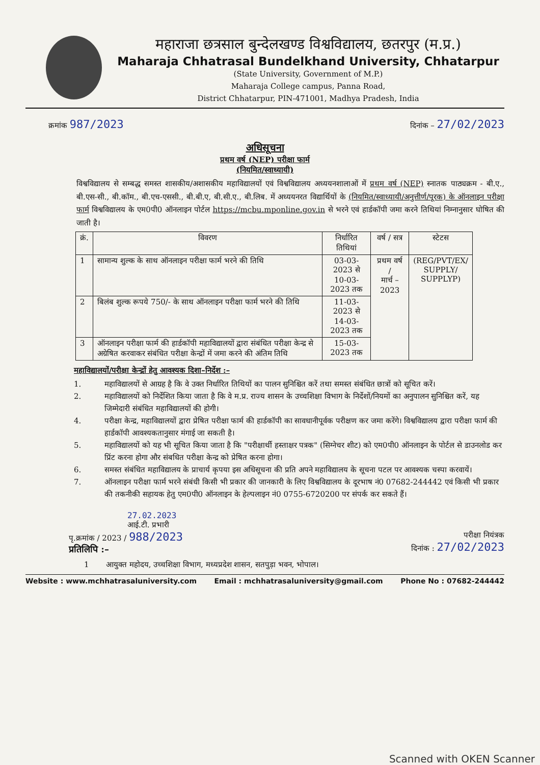महाराजा छत्रसाल बुन्देलखण्ड विश्वविद्यालय, छतरपुर (म.प्र.)
Maharaja Chhatrasal Bundelkhand University, Chhatarpur
(State University, Government of M.P.)
Maharaja College campus, Panna Road,
District Chhatarpur, PIN-471001, Madhya Pradesh, India
क्रमांक 987/2023
दिनांक – 27/02/2023
अधिसूचना
प्रथम वर्ष (NEP) परीक्षा फार्म
(नियमित/स्वाध्यायी)
विश्वविद्यालय से सम्बद्ध समस्त शासकीय/अशासकीय महाविद्यालयों एवं विश्वविद्यालय अध्ययनशालाओं में प्रथम वर्ष (NEP) स्नातक पाठ्यक्रम - बी.ए., बी.एस-सी., बी.कॉम., बी.एच-एससी., बी.बी.ए, बी.सी.ए., बी.लिब. में अध्ययनरत विद्यार्थियों के (नियमित/स्वाध्यायी/अनुत्तीर्ण/पूरक) के ऑनलाइन परीक्षा फार्म विश्वविद्यालय के एम0पी0 ऑनलाइन पोर्टल https://mcbu.mponline.gov.in से भरने एवं हार्डकॉपी जमा करने तिथियां निम्नानुसार घोषित की जाती है।
| क्रं. | विवरण | निर्धारित तिथियां | वर्ष / सत्र | स्टेटस |
| --- | --- | --- | --- | --- |
| 1 | सामान्य शुल्क के साथ ऑनलाइन परीक्षा फार्म भरने की तिथि | 03-03-2023 से 10-03-2023 तक | प्रथम वर्ष / मार्च – 2023 | (REG/PVT/EX/ SUPPLY/ SUPPLYP) |
| 2 | बिलंब शुल्क रूपये 750/- के साथ ऑनलाइन परीक्षा फार्म भरने की तिथि | 11-03-2023 से 14-03-2023 तक | | |
| 3 | ऑनलाइन परीक्षा फार्म की हार्डकॉपी महाविद्यालयों द्वारा संबंधित परीक्षा केन्द्र से अग्रेषित करवाकर संबंधित परीक्षा केन्द्रों में जमा करने की अंतिम तिथि | 15-03-2023 तक | | |
महाविद्यालयों/परीक्षा केन्द्रों हेतु आवश्यक दिशा–निर्देश :–
1. महाविद्यालयों से आग्रह है कि वे उक्त निर्धारित तिथियों का पालन सुनिश्चित करें तथा समस्त संबंधित छात्रों को सूचित करें।
2. महाविद्यालयों को निर्देशित किया जाता है कि वे म.प्र. राज्य शासन के उच्चशिक्षा विभाग के निर्देशों/नियमों का अनुपालन सुनिश्चित करें, यह जिम्मेदारी संबंधित महाविद्यालयों की होगी।
4. परीक्षा केन्द्र, महाविद्यालयों द्वारा प्रेषित परीक्षा फार्म की हार्डकॉपी का सावधानीपूर्वक परीक्षण कर जमा करेंगे। विश्वविद्यालय द्वारा परीक्षा फार्म की हार्डकॉपी आवश्यकतानुसार मंगाई जा सकती है।
5. महाविद्यालयों को यह भी सूचित किया जाता है कि "परीक्षार्थी हस्ताक्षर पत्रक" (सिग्नेचर शीट) को एम0पी0 ऑनलाइन के पोर्टल से डाउनलोड कर प्रिंट करना होगा और संबधित परीक्षा केन्द्र को प्रेषित करना होगा।
6. समस्त संबंधित महाविद्यालय के प्राचार्य कृपया इस अधिसूचना की प्रति अपने महाविद्यालय के सूचना पटल पर आवश्यक चस्पा करवायें।
7. ऑनलाइन परीक्षा फार्म भरने संबंधी किसी भी प्रकार की जानकारी के लिए विश्वविद्यालय के दूरभाष नं0 07682-244442 एवं किसी भी प्रकार की तकनीकी सहायक हेतु एम0पी0 ऑनलाइन के हेल्पलाइन नं0 0755-6720200 पर संपर्क कर सकते हैं।
27.02.2023
आई.टी. प्रभारी
पृ.क्रमांक / 2023 / 988/2023
प्रतिलिपि :–
परीक्षा नियंत्रक
दिनांक : 27/02/2023
1 आयुक्त महोदय, उच्चशिक्षा विभाग, मध्यप्रदेश शासन, सतपुड़ा भवन, भोपाल।
Website : www.mchhatrasaluniversity.com Email : mchhatrasaluniversity@gmail.com Phone No : 07682-244442
Scanned with OKEN Scanner